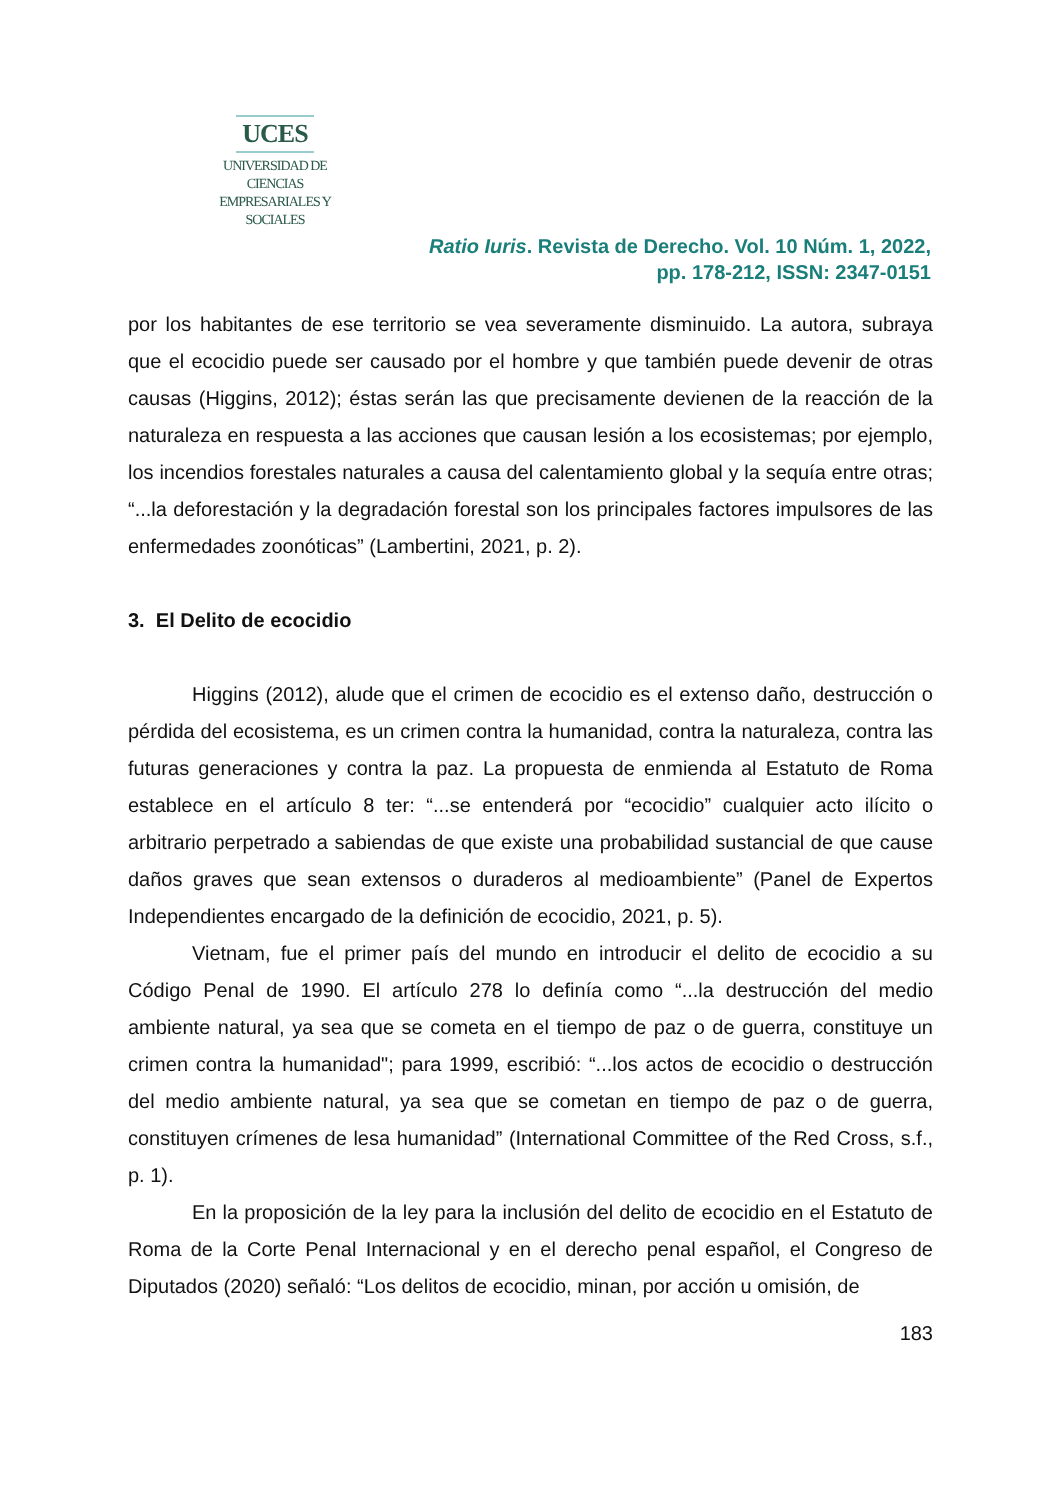UCES
UNIVERSIDAD DE CIENCIAS
EMPRESARIALES Y SOCIALES
Ratio Iuris. Revista de Derecho. Vol. 10 Núm. 1, 2022,
pp. 178-212, ISSN: 2347-0151
por los habitantes de ese territorio se vea severamente disminuido. La autora, subraya que el ecocidio puede ser causado por el hombre y que también puede devenir de otras causas (Higgins, 2012); éstas serán las que precisamente devienen de la reacción de la naturaleza en respuesta a las acciones que causan lesión a los ecosistemas; por ejemplo, los incendios forestales naturales a causa del calentamiento global y la sequía entre otras; “...la deforestación y la degradación forestal son los principales factores impulsores de las enfermedades zoonóticas” (Lambertini, 2021, p. 2).
3. El Delito de ecocidio
Higgins (2012), alude que el crimen de ecocidio es el extenso daño, destrucción o pérdida del ecosistema, es un crimen contra la humanidad, contra la naturaleza, contra las futuras generaciones y contra la paz. La propuesta de enmienda al Estatuto de Roma establece en el artículo 8 ter: “...se entenderá por “ecocidio” cualquier acto ilícito o arbitrario perpetrado a sabiendas de que existe una probabilidad sustancial de que cause daños graves que sean extensos o duraderos al medioambiente” (Panel de Expertos Independientes encargado de la definición de ecocidio, 2021, p. 5).
Vietnam, fue el primer país del mundo en introducir el delito de ecocidio a su Código Penal de 1990. El artículo 278 lo definía como “...la destrucción del medio ambiente natural, ya sea que se cometa en el tiempo de paz o de guerra, constituye un crimen contra la humanidad"; para 1999, escribió: “...los actos de ecocidio o destrucción del medio ambiente natural, ya sea que se cometan en tiempo de paz o de guerra, constituyen crímenes de lesa humanidad” (International Committee of the Red Cross, s.f., p. 1).
En la proposición de la ley para la inclusión del delito de ecocidio en el Estatuto de Roma de la Corte Penal Internacional y en el derecho penal español, el Congreso de Diputados (2020) señaló: “Los delitos de ecocidio, minan, por acción u omisión, de
183